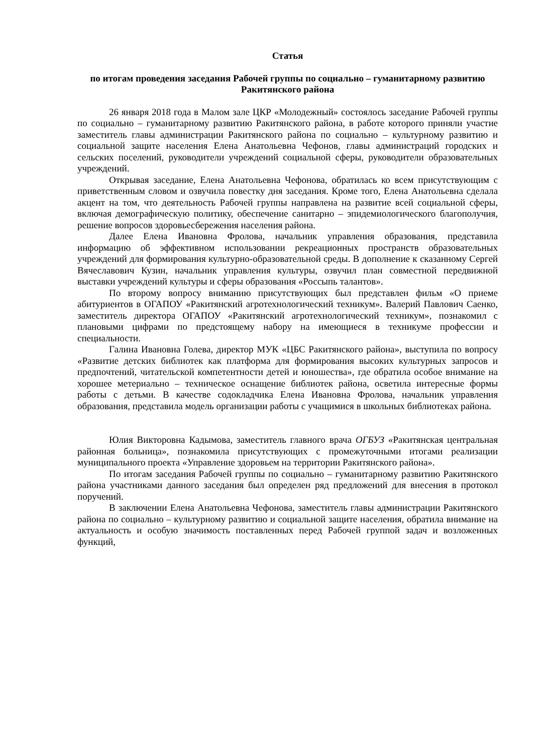Статья
по итогам проведения заседания Рабочей группы по социально – гуманитарному развитию Ракитянского района
26 января 2018 года в Малом зале ЦКР «Молодежный» состоялось заседание Рабочей группы по социально – гуманитарному развитию Ракитянского района, в работе которого приняли участие заместитель главы администрации Ракитянского района по социально – культурному развитию и социальной защите населения Елена Анатольевна Чефонов, главы администраций городских и сельских поселений, руководители учреждений социальной сферы, руководители образовательных учреждений.
Открывая заседание, Елена Анатольевна Чефонова, обратилась ко всем присутствующим с приветственным словом и озвучила повестку дня заседания. Кроме того, Елена Анатольевна сделала акцент на том, что деятельность Рабочей группы направлена на развитие всей социальной сферы, включая демографическую политику, обеспечение санитарно – эпидемиологического благополучия, решение вопросов здоровьесбережения населения района.
Далее Елена Ивановна Фролова, начальник управления образования, представила информацию об эффективном использовании рекреационных пространств образовательных учреждений для формирования культурно-образовательной среды. В дополнение к сказанному Сергей Вячеславович Кузин, начальник управления культуры, озвучил план совместной передвижной выставки учреждений культуры и сферы образования «Россыпь талантов».
По второму вопросу вниманию присутствующих был представлен фильм «О приеме абитуриентов в ОГАПОУ «Ракитянский агротехнологический техникум». Валерий Павлович Саенко, заместитель директора ОГАПОУ «Ракитянский агротехнологический техникум», познакомил с плановыми цифрами по предстоящему набору на имеющиеся в техникуме профессии и специальности.
Галина Ивановна Голева, директор МУК «ЦБС Ракитянского района», выступила по вопросу «Развитие детских библиотек как платформа для формирования высоких культурных запросов и предпочтений, читательской компетентности детей и юношества», где обратила особое внимание на хорошее метериально – техническое оснащение библиотек района, осветила интересные формы работы с детьми. В качестве содокладчика Елена Ивановна Фролова, начальник управления образования, представила модель организации работы с учащимися в школьных библиотеках района.
Юлия Викторовна Кадымова, заместитель главного врача ОГБУЗ «Ракитянская центральная районная больница», познакомила присутствующих с промежуточными итогами реализации муниципального проекта «Управление здоровьем на территории Ракитянского района».
По итогам заседания Рабочей группы по социально – гуманитарному развитию Ракитянского района участниками данного заседания был определен ряд предложений для внесения в протокол поручений.
В заключении Елена Анатольевна Чефонова, заместитель главы администрации Ракитянского района по социально – культурному развитию и социальной защите населения, обратила внимание на актуальность и особую значимость поставленных перед Рабочей группой задач и возложенных функций,